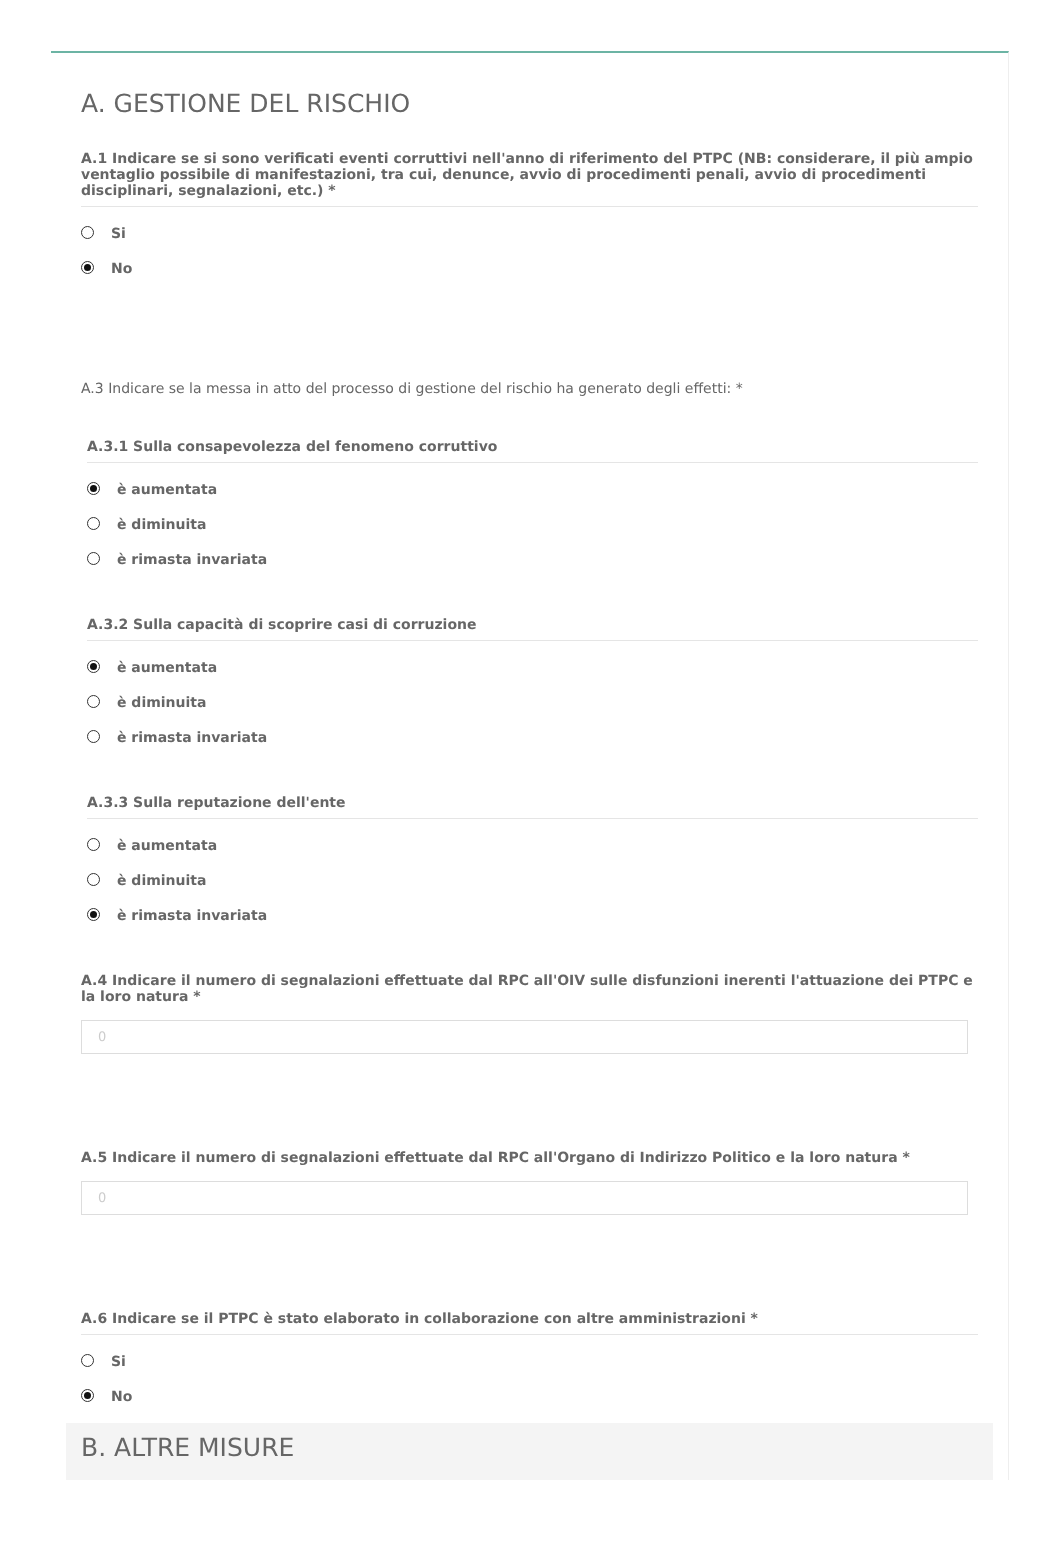A. GESTIONE DEL RISCHIO
A.1 Indicare se si sono verificati eventi corruttivi nell'anno di riferimento del PTPC (NB: considerare, il più ampio ventaglio possibile di manifestazioni, tra cui, denunce, avvio di procedimenti penali, avvio di procedimenti disciplinari, segnalazioni, etc.) *
Si
No
A.3 Indicare se la messa in atto del processo di gestione del rischio ha generato degli effetti: *
A.3.1 Sulla consapevolezza del fenomeno corruttivo
è aumentata
è diminuita
è rimasta invariata
A.3.2 Sulla capacità di scoprire casi di corruzione
è aumentata
è diminuita
è rimasta invariata
A.3.3 Sulla reputazione dell'ente
è aumentata
è diminuita
è rimasta invariata
A.4 Indicare il numero di segnalazioni effettuate dal RPC all'OIV sulle disfunzioni inerenti l'attuazione dei PTPC e la loro natura *
0
A.5 Indicare il numero di segnalazioni effettuate dal RPC all'Organo di Indirizzo Politico e la loro natura *
0
A.6 Indicare se il PTPC è stato elaborato in collaborazione con altre amministrazioni *
Si
No
B. ALTRE MISURE